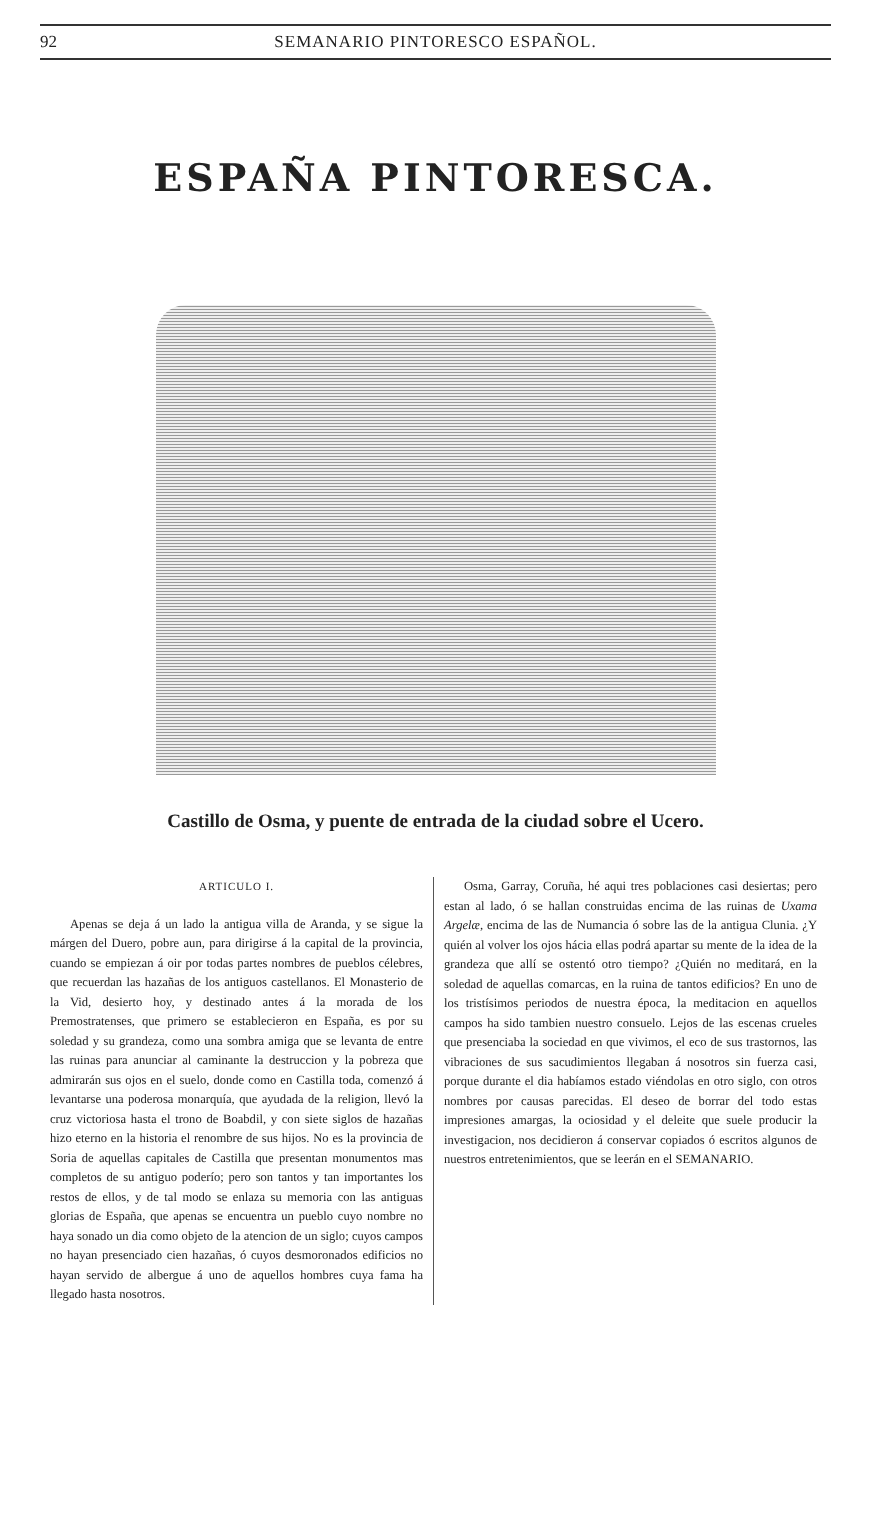92 SEMANARIO PINTORESCO ESPAÑOL.
ESPAÑA PINTORESCA.
Castillo de Osma, y puente de entrada de la ciudad sobre el Ucero.
ARTICULO I.
Apenas se deja á un lado la antigua villa de Aranda, y se sigue la márgen del Duero, pobre aun, para dirigirse á la capital de la provincia, cuando se empiezan á oir por todas partes nombres de pueblos célebres, que recuerdan las hazañas de los antiguos castellanos. El Monasterio de la Vid, desierto hoy, y destinado antes á la morada de los Premostratenses, que primero se establecieron en España, es por su soledad y su grandeza, como una sombra amiga que se levanta de entre las ruinas para anunciar al caminante la destruccion y la pobreza que admirarán sus ojos en el suelo, donde como en Castilla toda, comenzó á levantarse una poderosa monarquía, que ayudada de la religion, llevó la cruz victoriosa hasta el trono de Boabdil, y con siete siglos de hazañas hizo eterno en la historia el renombre de sus hijos. No es la provincia de Soria de aquellas capitales de Castilla que presentan monumentos mas completos de su antiguo poderío; pero son tantos y tan importantes los restos de ellos, y de tal modo se enlaza su memoria con las antiguas glorias de España, que apenas se encuentra un pueblo cuyo nombre no haya sonado un dia como objeto de la atencion de un siglo; cuyos campos no hayan presenciado cien hazañas, ó cuyos desmoronados edificios no hayan servido de albergue á uno de aquellos hombres cuya fama ha llegado hasta nosotros.
Osma, Garray, Coruña, hé aqui tres poblaciones casi desiertas; pero estan al lado, ó se hallan construidas encima de las ruinas de Uxama Argelæ, encima de las de Numancia ó sobre las de la antigua Clunia. ¿Y quién al volver los ojos hácia ellas podrá apartar su mente de la idea de la grandeza que allí se ostentó otro tiempo? ¿Quién no meditará, en la soledad de aquellas comarcas, en la ruina de tantos edificios? En uno de los tristísimos periodos de nuestra época, la meditacion en aquellos campos ha sido tambien nuestro consuelo. Lejos de las escenas crueles que presenciaba la sociedad en que vivimos, el eco de sus trastornos, las vibraciones de sus sacudimientos llegaban á nosotros sin fuerza casi, porque durante el dia habíamos estado viéndolas en otro siglo, con otros nombres por causas parecidas. El deseo de borrar del todo estas impresiones amargas, la ociosidad y el deleite que suele producir la investigacion, nos decidieron á conservar copiados ó escritos algunos de nuestros entretenimientos, que se leerán en el SEMANARIO.